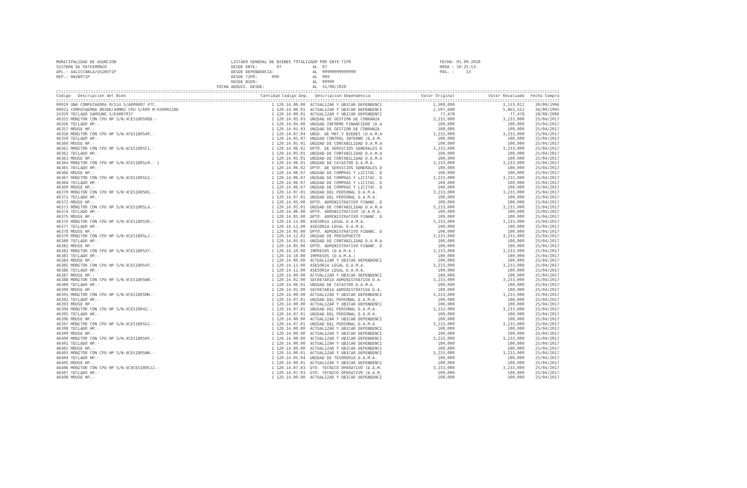MUNICIPALIDAD DE ASUNCION
SISTEMA DE PATRIMONIO
APL.: AALISTABLA/USINVTIP
REP.: RWINVTIP
           LISTADO GENERAL DE BIENES TOTALIZADO POR ENTE-TIPO
           DESDE ENTE:        07             AL  07
           DESDE DEPENDENCIA:                AL  99999999999999
           DESDE TIPO:      000              AL  999
           DESDE BIEN:                       AL  99999
     FECHA ADQUIS. DESDE:                    AL  31/08/2020
FECHA: 01.09.2020
HORA : 10:25:53
PAG. :     13
| Codigo Descripcion del Bien | Cantidad Codigo Dep. | Descripcion Dependencia | Valor Original | Valor Revaluado | Fecha Compra |
| --- | --- | --- | --- | --- | --- |
| 00919 UNA COMPUTADORA M/514 S/A009007 VTC. | 1 120.14.00.00 | ACTUALIZAR Y UBICAR DEPENDENCI | 1,500,000 | 3,133,012 | 30/09/1996 |
| 00921 COMPUTADORA 80386/40MHZ CPU S/609 M:930902286 | 1 120.14.00.01 | ACTUALIZAR Y UBICAR DEPENDENCI | 2,597,600 | 5,865,552 | 26/09/1995 |
| 24359 TECLADO SAMSUNG S/64007037 | 1 120.14.00.01 | ACTUALIZAR Y UBICAR DEPENDENCI | 77,478 | 77,478 | 28/08/2006 |
| 46355 MONITOR CON CPU HP S/N:4CE518050Q8.- | 1 120.14.05.03 | UNIDAD DE GESTION DE COBRANZA | 3,233,000 | 3,233,000 | 25/04/2017 |
| 46356 TECLADO HP.- | 1 120.14.04.00 | UNIDAD INFORME FINANCIERO (D.A | 100,000 | 100,000 | 25/04/2017 |
| 46357 MOUSE HP.- | 1 120.14.05.03 | UNIDAD DE GESTION DE COBRANZA | 100,000 | 100,000 | 25/04/2017 |
| 46358 MONITOR CON CPU HP S/N:4CE518054P.- | 1 120.14.07.04 | UNID. DE MAT.Y BIENES (D.A.M.A | 3,233,000 | 3,233,000 | 25/04/2017 |
| 46359 TECLADO HP.- | 1 120.14.05.07 | UNIDAD CONTROL INTERNO (D.A.M. | 100,000 | 100,000 | 25/04/2017 |
| 46360 MOUSE HP.- | 1 120.14.05.01 | UNIDAD DE CONTABILIDAD D.A.M.A | 100,000 | 100,000 | 25/04/2017 |
| 46361 MONITOR CON CPU HP S/N:ACE51805C1.- | 1 120.14.06.02 | DPTO. DE SERVICIOS GENERALES D | 3,233,000 | 3,233,000 | 25/04/2017 |
| 46362 TECLADO HP.- | 1 120.14.05.01 | UNIDAD DE CONTABILIDAD D.A.M.A | 100,000 | 100,000 | 25/04/2017 |
| 46363 MOUSE HP.- | 1 120.14.05.01 | UNIDAD DE CONTABILIDAD D.A.M.A | 100,000 | 100,000 | 25/04/2017 |
| 46364 MONITOR CON CPU HP S/N:4CE51805LM.- } | 1 120.14.06.01 | UNIDAD DE CATASTRO D.A.M.A. | 3,233,000 | 3,233,000 | 25/04/2017 |
| 46365 TECLADO HP.- | 1 120.14.06.02 | DPTO. DE SERVICIOS GENERALES D | 100,000 | 100,000 | 25/04/2017 |
| 46366 MOUSE HP.- | 1 120.14.06.07 | UNIDAD DE COMPRAS Y LICITAC. D | 100,000 | 100,000 | 25/04/2017 |
| 46367 MONITOR CON CPU HP S/N:4CE51805G2.- | 1 120.14.06.07 | UNIDAD DE COMPRAS Y LICITAC. D | 3,233,000 | 3,233,000 | 25/04/2017 |
| 46368 TECLADO HP.- | 1 120.14.06.07 | UNIDAD DE COMPRAS Y LICITAC. D | 100,000 | 100,000 | 25/04/2017 |
| 46369 MOUSE HP.- | 1 120.14.06.07 | UNIDAD DE COMPRAS Y LICITAC. D | 100,000 | 100,000 | 25/04/2017 |
| 46370 MONITOR CON CPU HP S/N:4CE51805H1.- | 1 120.14.07.01 | UNIDAD DEL PERSONAL D.A.M.A. | 3,233,000 | 3,233,000 | 25/04/2017 |
| 46371 TECLADO HP.- | 1 120.14.07.01 | UNIDAD DEL PERSONAL D.A.M.A. | 100,000 | 100,000 | 25/04/2017 |
| 46372 MOUSE HP.- | 1 120.14.05.00 | DPTO. ADMINISTRATIVO FINANC. D | 100,000 | 100,000 | 25/04/2017 |
| 46373 MONITOR CON CPU HP S/N:4CE51805L4.- | 1 120.14.05.01 | UNIDAD DE CONTABILIDAD D.A.M.A | 3,233,000 | 3,233,000 | 25/04/2017 |
| 46374 TECLADO HP.- | 1 120.14.06.00 | DPTO. ADMINISTRATIVO (D.A.M.A. | 100,000 | 100,000 | 25/04/2017 |
| 46375 MOUSE HP.- | 1 120.14.05.00 | DPTO. ADMINISTRATIVO FINANC. D | 100,000 | 100,000 | 25/04/2017 |
| 46376 MONITOR CON CPU HP S/N:4CE51805V6.- | 1 120.14.11.00 | ASESORIA LEGAL D.A.M.A. | 3,233,000 | 3,233,000 | 25/04/2017 |
| 46377 TECLADO HP.- | 1 120.14.11.00 | ASESORIA LEGAL D.A.M.A. | 100,000 | 100,000 | 25/04/2017 |
| 46378 MOUSE HP.- | 1 120.14.05.00 | DPTO. ADMINISTRATIVO FINANC. D | 100,000 | 100,000 | 25/04/2017 |
| 46379 MONITOR CON CPU HP S/N:4CE51805LJ.- | 1 120.14.12.02 | UNIDAD DE PRESUPUESTO | 3,233,000 | 3,233,000 | 25/04/2017 |
| 46380 TECLADO HP.- | 1 120.14.05.01 | UNIDAD DE CONTABILIDAD D.A.M.A | 100,000 | 100,000 | 25/04/2017 |
| 46381 MOUSE HP.- | 1 120.14.05.00 | DPTO. ADMINISTRATIVO FINANC. D | 100,000 | 100,000 | 25/04/2017 |
| 46382 MONITOR CON CPU HP S/N:4CE51805X7.- | 1 120.14.10.00 | IMPRESOS (D.A.M.A.) | 3,233,000 | 3,233,000 | 25/04/2017 |
| 46383 TECLADO HP.- | 1 120.14.10.00 | IMPRESOS (D.A.M.A.) | 100,000 | 100,000 | 25/04/2017 |
| 46384 MOUSE HP.- | 1 120.14.00.00 | ACTUALIZAR Y UBICAR DEPENDENCI | 100,000 | 100,000 | 25/04/2017 |
| 46385 MONITOR CON CPU HP S/N:4CE51805VF.- | 1 120.14.11.00 | ASESORIA LEGAL D.A.M.A. | 3,233,000 | 3,233,000 | 25/04/2017 |
| 46386 TECLADO HP.- | 1 120.14.11.00 | ASESORIA LEGAL D.A.M.A. | 100,000 | 100,000 | 25/04/2017 |
| 46387 MOUSE HP.- | 1 120.14.00.00 | ACTUALIZAR Y UBICAR DEPENDENCI | 100,000 | 100,000 | 25/04/2017 |
| 46388 MONITOR CON CPU HP S/N:4CE51805W8.- | 1 120.14.02.00 | SECRETARIA ADMINISTRATIVA D.A. | 3,233,000 | 3,233,000 | 25/04/2017 |
| 46389 TECLADO HP.- | 1 120.14.06.01 | UNIDAD DE CATASTRO D.A.M.A. | 100,000 | 100,000 | 25/04/2017 |
| 46390 MOUSE HP.- | 1 120.14.02.00 | SECRETARIA ADMINISTRATIVA D.A. | 100,000 | 100,000 | 25/04/2017 |
| 46391 MONITOR CON CPU HP S/N:4CE51805MH.- | 1 120.14.00.00 | ACTUALIZAR Y UBICAR DEPENDENCI | 3,233,000 | 3,233,000 | 25/04/2017 |
| 46392 TECLADO HP.- | 1 120.14.07.01 | UNIDAD DEL PERSONAL D.A.M.A. | 100,000 | 100,000 | 25/04/2017 |
| 46393 MOUSE HP.- | 1 120.14.00.00 | ACTUALIZAR Y UBICAR DEPENDENCI | 100,000 | 100,000 | 25/04/2017 |
| 46394 MONITOR CON CPU HP S/N:4CE51804Z.- | 1 120.14.07.01 | UNIDAD DEL PERSONAL D.A.M.A. | 3,233,000 | 3,233,000 | 25/04/2017 |
| 46395 TECLADO HP.- | 1 120.14.07.01 | UNIDAD DEL PERSONAL D.A.M.A. | 100,000 | 100,000 | 25/04/2017 |
| 46396 MOUSE HP.- | 1 120.14.00.00 | ACTUALIZAR Y UBICAR DEPENDENCI | 100,000 | 100,000 | 25/04/2017 |
| 46397 MONITOR CON CPU HP S/N:4CE51805GJ.- | 1 120.14.07.01 | UNIDAD DEL PERSONAL D.A.M.A. | 3,233,000 | 3,233,000 | 25/04/2017 |
| 46398 TECLADO HP.- | 1 120.14.00.00 | ACTUALIZAR Y UBICAR DEPENDENCI | 100,000 | 100,000 | 25/04/2017 |
| 46399 MOUSE HP.- | 1 120.14.00.00 | ACTUALIZAR Y UBICAR DEPENDENCI | 100,000 | 100,000 | 25/04/2017 |
| 46400 MONITOR CON CPU HP S/N:4CE51805HY.- | 1 120.14.00.00 | ACTUALIZAR Y UBICAR DEPENDENCI | 3,233,000 | 3,233,000 | 25/04/2017 |
| 46401 TECLADO HP.- | 1 120.14.00.00 | ACTUALIZAR Y UBICAR DEPENDENCI | 100,000 | 100,000 | 25/04/2017 |
| 46402 MOUSE HP.- | 1 120.14.00.00 | ACTUALIZAR Y UBICAR DEPENDENCI | 100,000 | 100,000 | 25/04/2017 |
| 46403 MONITOR CON CPU HP S/N:4CE51805WH.- | 1 120.14.00.01 | ACTUALIZAR Y UBICAR DEPENDENCI | 3,233,000 | 3,233,000 | 25/04/2017 |
| 46404 TECLADO HP.- | 1 120.14.05.04 | UNIDAD DE TESORERIA D.A.M.A. | 100,000 | 100,000 | 25/04/2017 |
| 46405 MOUSE HP.- | 1 120.14.00.01 | ACTUALIZAR Y UBICAR DEPENDENCI | 100,000 | 100,000 | 25/04/2017 |
| 46406 MONITOR CON CPU HP S/N:4C4CE51805J2.- | 1 120.14.07.03 | DTO. TECNICO OPERATIVO (D.A.M. | 3,233,000 | 3,233,000 | 25/04/2017 |
| 46407 TECLADO HP.- | 1 120.14.07.03 | DTO. TECNICO OPERATIVO (D.A.M. | 100,000 | 100,000 | 25/04/2017 |
| 46408 MOUSE HP.- | 1 120.14.00.00 | ACTUALIZAR Y UBICAR DEPENDENCI | 100,000 | 100,000 | 25/04/2017 |